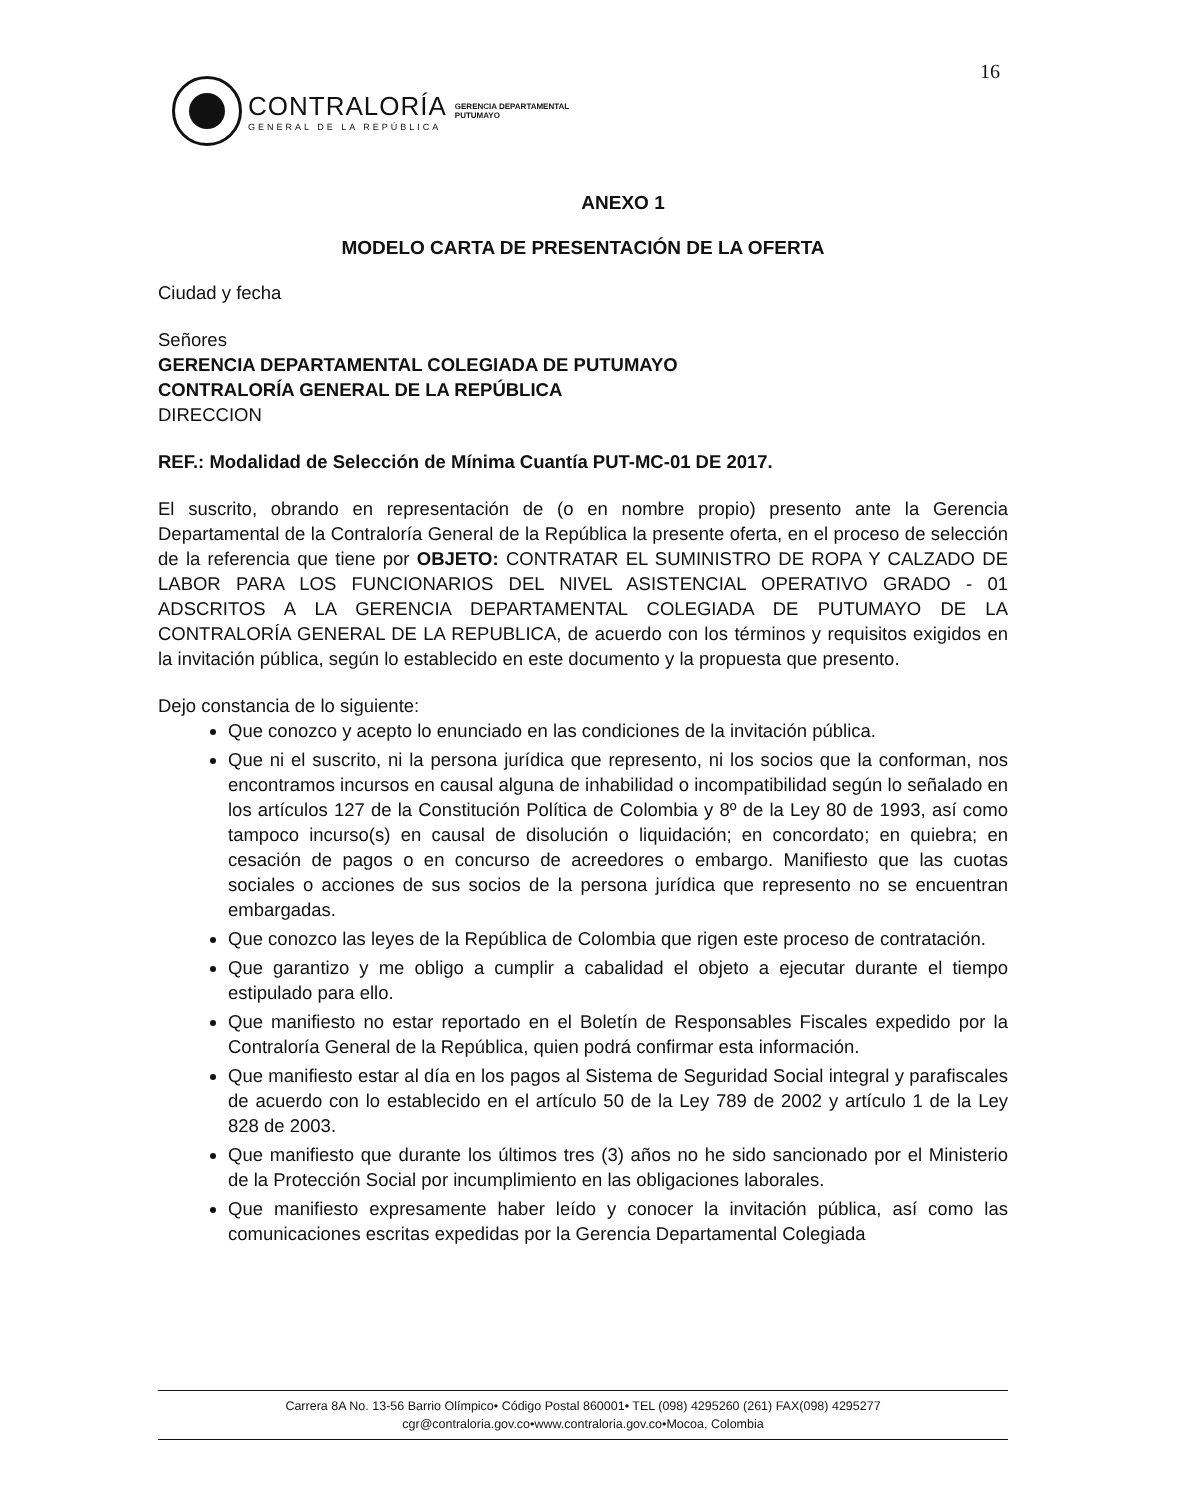16
CONTRALORÍA
GENERAL DE LA REPÚBLICA
GERENCIA DEPARTAMENTAL
PUTUMAYO
ANEXO 1
MODELO CARTA DE PRESENTACIÓN DE LA OFERTA
Ciudad y fecha
Señores
GERENCIA DEPARTAMENTAL COLEGIADA DE PUTUMAYO
CONTRALORÍA GENERAL DE LA REPÚBLICA
DIRECCION
REF.: Modalidad de Selección de Mínima Cuantía PUT-MC-01 DE 2017.
El suscrito, obrando en representación de (o en nombre propio) presento ante la Gerencia Departamental de la Contraloría General de la República la presente oferta, en el proceso de selección de la referencia que tiene por OBJETO: CONTRATAR EL SUMINISTRO DE ROPA Y CALZADO DE LABOR PARA LOS FUNCIONARIOS DEL NIVEL ASISTENCIAL OPERATIVO GRADO - 01 ADSCRITOS A LA GERENCIA DEPARTAMENTAL COLEGIADA DE PUTUMAYO DE LA CONTRALORÍA GENERAL DE LA REPUBLICA, de acuerdo con los términos y requisitos exigidos en la invitación pública, según lo establecido en este documento y la propuesta que presento.
Dejo constancia de lo siguiente:
Que conozco y acepto lo enunciado en las condiciones de la invitación pública.
Que ni el suscrito, ni la persona jurídica que represento, ni los socios que la conforman, nos encontramos incursos en causal alguna de inhabilidad o incompatibilidad según lo señalado en los artículos 127 de la Constitución Política de Colombia y 8º de la Ley 80 de 1993, así como tampoco incurso(s) en causal de disolución o liquidación; en concordato; en quiebra; en cesación de pagos o en concurso de acreedores o embargo. Manifiesto que las cuotas sociales o acciones de sus socios de la persona jurídica que represento no se encuentran embargadas.
Que conozco las leyes de la República de Colombia que rigen este proceso de contratación.
Que garantizo y me obligo a cumplir a cabalidad el objeto a ejecutar durante el tiempo estipulado para ello.
Que manifiesto no estar reportado en el Boletín de Responsables Fiscales expedido por la Contraloría General de la República, quien podrá confirmar esta información.
Que manifiesto estar al día en los pagos al Sistema de Seguridad Social integral y parafiscales de acuerdo con lo establecido en el artículo 50 de la Ley 789 de 2002 y artículo 1 de la Ley 828 de 2003.
Que manifiesto que durante los últimos tres (3) años no he sido sancionado por el Ministerio de la Protección Social por incumplimiento en las obligaciones laborales.
Que manifiesto expresamente haber leído y conocer la invitación pública, así como las comunicaciones escritas expedidas por la Gerencia Departamental Colegiada
Carrera 8A No. 13-56 Barrio Olímpico• Código Postal 860001• TEL (098) 4295260 (261) FAX(098) 4295277
cgr@contraloria.gov.co•www.contraloria.gov.co•Mocoa, Colombia